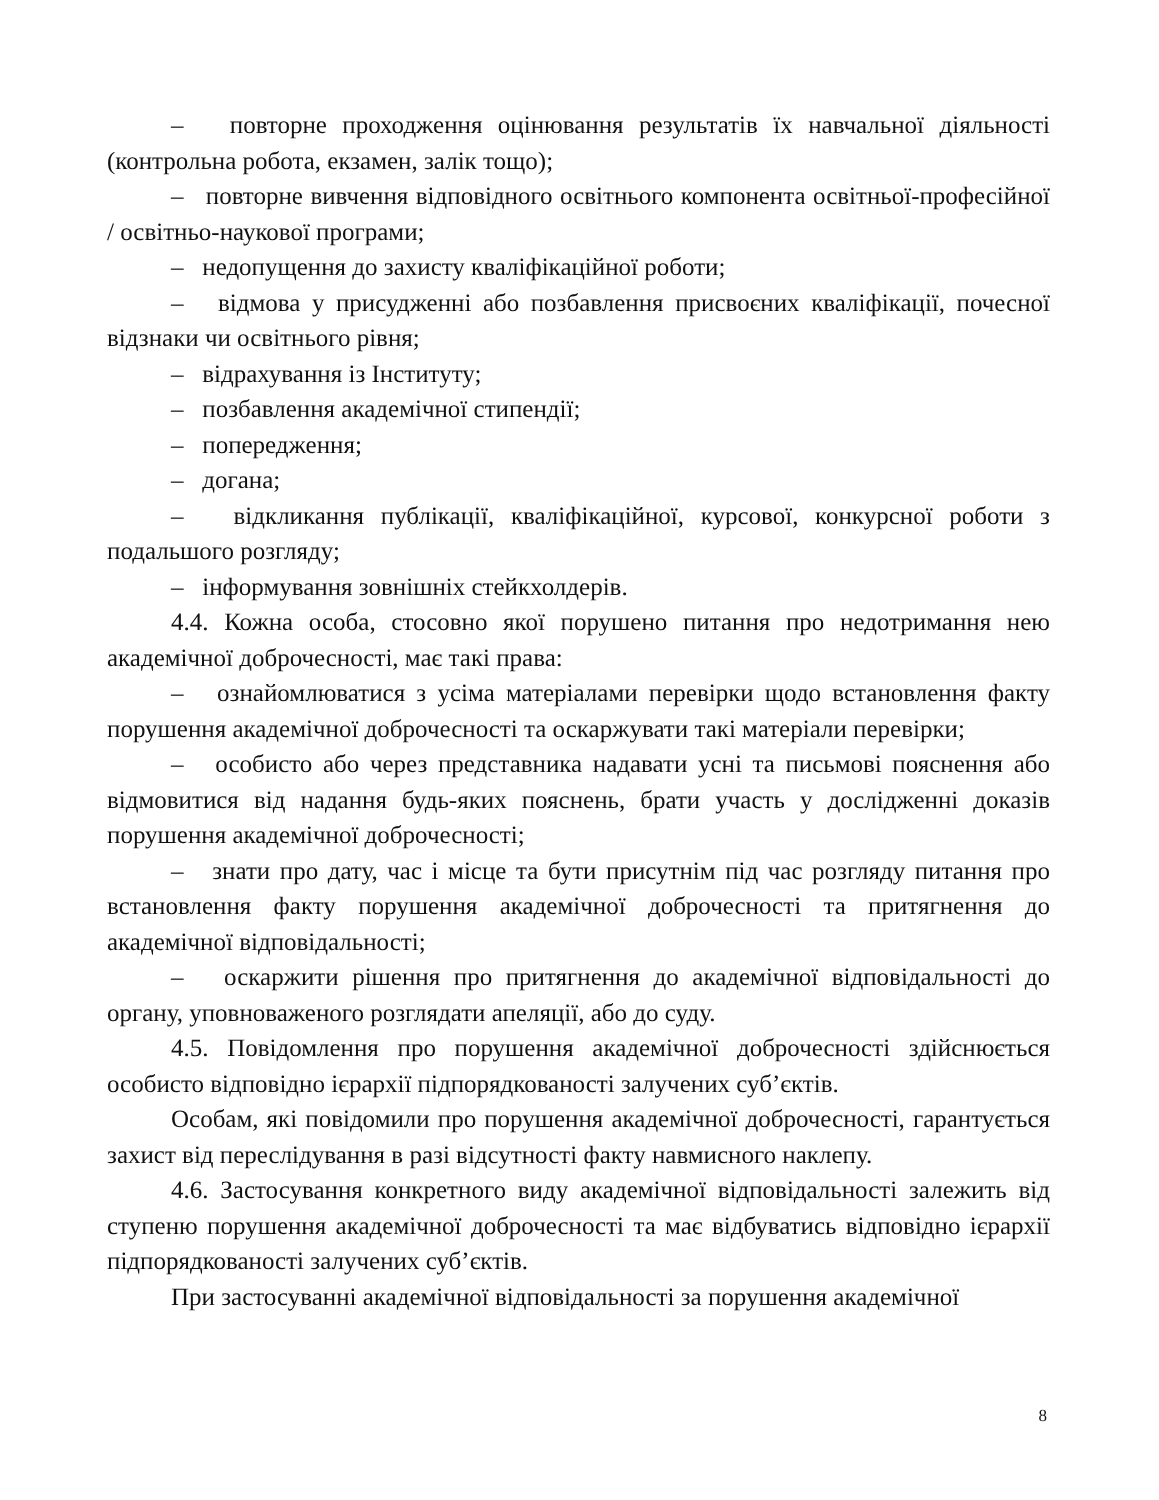– повторне проходження оцінювання результатів їх навчальної діяльності (контрольна робота, екзамен, залік тощо);
– повторне вивчення відповідного освітнього компонента освітньої-професійної / освітньо-наукової програми;
– недопущення до захисту кваліфікаційної роботи;
– відмова у присудженні або позбавлення присвоєних кваліфікації, почесної відзнаки чи освітнього рівня;
– відрахування із Інституту;
– позбавлення академічної стипендії;
– попередження;
– догана;
– відкликання публікації, кваліфікаційної, курсової, конкурсної роботи з подальшого розгляду;
– інформування зовнішніх стейкхолдерів.
4.4. Кожна особа, стосовно якої порушено питання про недотримання нею академічної доброчесності, має такі права:
– ознайомлюватися з усіма матеріалами перевірки щодо встановлення факту порушення академічної доброчесності та оскаржувати такі матеріали перевірки;
– особисто або через представника надавати усні та письмові пояснення або відмовитися від надання будь-яких пояснень, брати участь у дослідженні доказів порушення академічної доброчесності;
– знати про дату, час і місце та бути присутнім під час розгляду питання про встановлення факту порушення академічної доброчесності та притягнення до академічної відповідальності;
– оскаржити рішення про притягнення до академічної відповідальності до органу, уповноваженого розглядати апеляції, або до суду.
4.5. Повідомлення про порушення академічної доброчесності здійснюється особисто відповідно ієрархії підпорядкованості залучених суб’єктів.
Особам, які повідомили про порушення академічної доброчесності, гарантується захист від переслідування в разі відсутності факту навмисного наклепу.
4.6. Застосування конкретного виду академічної відповідальності залежить від ступеню порушення академічної доброчесності та має відбуватись відповідно ієрархії підпорядкованості залучених суб’єктів.
При застосуванні академічної відповідальності за порушення академічної
8